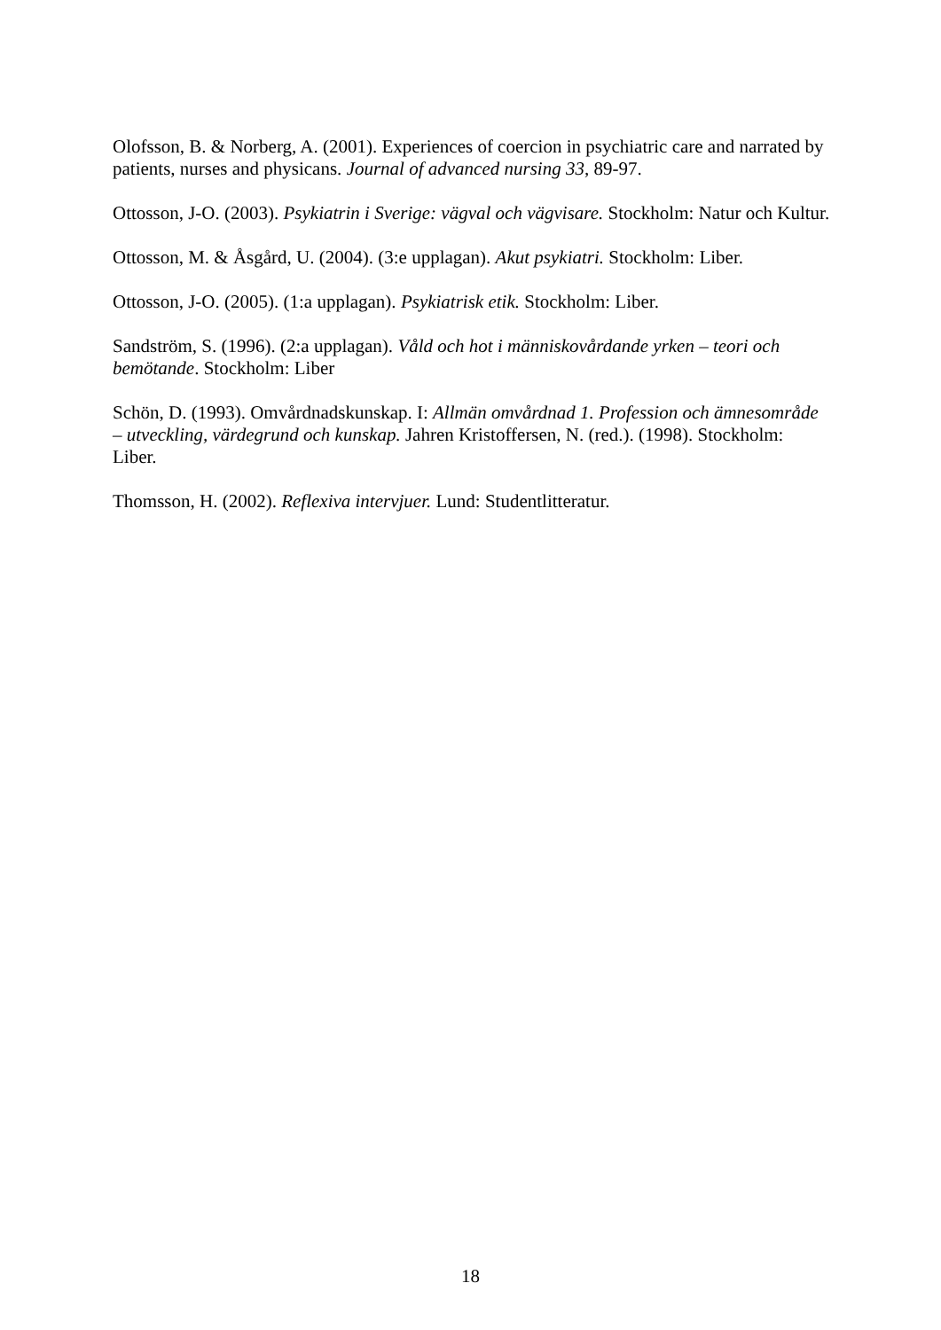Olofsson, B. & Norberg, A. (2001). Experiences of coercion in psychiatric care and narrated by patients, nurses and physicans. Journal of advanced nursing 33, 89-97.
Ottosson, J-O. (2003). Psykiatrin i Sverige: vägval och vägvisare. Stockholm: Natur och Kultur.
Ottosson, M. & Åsgård, U. (2004). (3:e upplagan). Akut psykiatri. Stockholm: Liber.
Ottosson, J-O. (2005). (1:a upplagan). Psykiatrisk etik. Stockholm: Liber.
Sandström, S. (1996). (2:a upplagan). Våld och hot i människovårdande yrken – teori och bemötande. Stockholm: Liber
Schön, D. (1993). Omvårdnadskunskap. I: Allmän omvårdnad 1. Profession och ämnesområde – utveckling, värdegrund och kunskap. Jahren Kristoffersen, N. (red.). (1998). Stockholm: Liber.
Thomsson, H. (2002). Reflexiva intervjuer. Lund: Studentlitteratur.
18